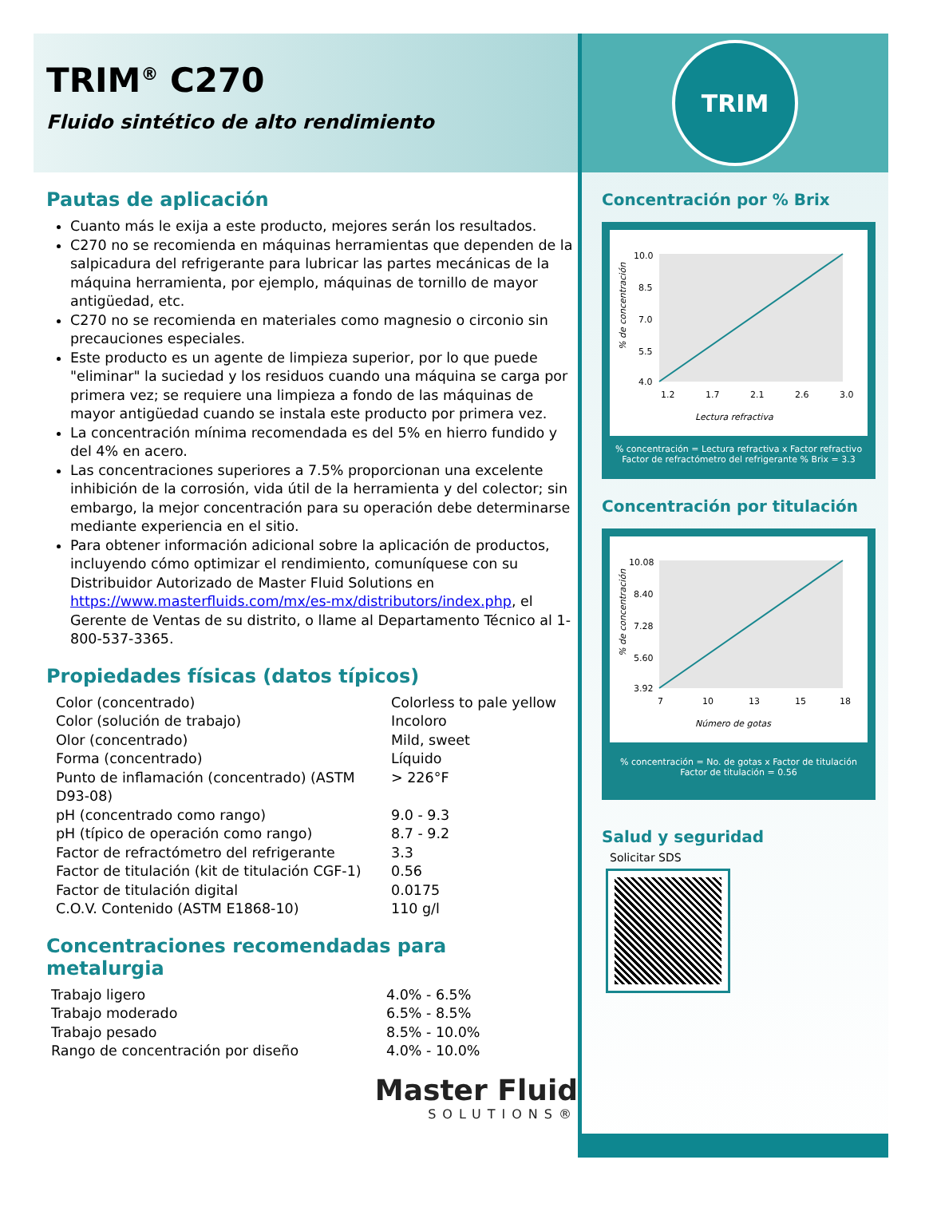TRIM<sup>®</sup> C270
Fluido sintético de alto rendimiento
Pautas de aplicación
Cuanto más le exija a este producto, mejores serán los resultados.
C270 no se recomienda en máquinas herramientas que dependen de la salpicadura del refrigerante para lubricar las partes mecánicas de la máquina herramienta, por ejemplo, máquinas de tornillo de mayor antigüedad, etc.
C270 no se recomienda en materiales como magnesio o circonio sin precauciones especiales.
Este producto es un agente de limpieza superior, por lo que puede "eliminar" la suciedad y los residuos cuando una máquina se carga por primera vez; se requiere una limpieza a fondo de las máquinas de mayor antigüedad cuando se instala este producto por primera vez.
La concentración mínima recomendada es del 5% en hierro fundido y del 4% en acero.
Las concentraciones superiores a 7.5% proporcionan una excelente inhibición de la corrosión, vida útil de la herramienta y del colector; sin embargo, la mejor concentración para su operación debe determinarse mediante experiencia en el sitio.
Para obtener información adicional sobre la aplicación de productos, incluyendo cómo optimizar el rendimiento, comuníquese con su Distribuidor Autorizado de Master Fluid Solutions en https://www.masterfluids.com/mx/es-mx/distributors/index.php, el Gerente de Ventas de su distrito, o llame al Departamento Técnico al 1-800-537-3365.
Propiedades físicas (datos típicos)
| Color (concentrado) | Colorless to pale yellow |
| Color (solución de trabajo) | Incoloro |
| Olor (concentrado) | Mild, sweet |
| Forma (concentrado) | Líquido |
| Punto de inflamación (concentrado) (ASTM D93-08) | > 226°F |
| pH (concentrado como rango) | 9.0 - 9.3 |
| pH (típico de operación como rango) | 8.7 - 9.2 |
| Factor de refractómetro del refrigerante | 3.3 |
| Factor de titulación (kit de titulación CGF-1) | 0.56 |
| Factor de titulación digital | 0.0175 |
| C.O.V. Contenido (ASTM E1868-10) | 110 g/l |
Concentraciones recomendadas para metalurgia
| Trabajo ligero | 4.0% - 6.5% |
| Trabajo moderado | 6.5% - 8.5% |
| Trabajo pesado | 8.5% - 10.0% |
| Rango de concentración por diseño | 4.0% - 10.0% |
Master Fluid
SOLUTIONS®
TRIM
Concentración por % Brix
10.0
8.5
7.0
5.5
4.0
1.2
1.7
2.1
2.6
3.0
Lectura refractiva
% de concentración
% concentración = Lectura refractiva x Factor refractivo
Factor de refractómetro del refrigerante % Brix = 3.3
Concentración por titulación
10.08
8.40
7.28
5.60
3.92
7
10
13
15
18
Número de gotas
% de concentración
% concentración = No. de gotas x Factor de titulación
Factor de titulación = 0.56
Salud y seguridad
Solicitar SDS